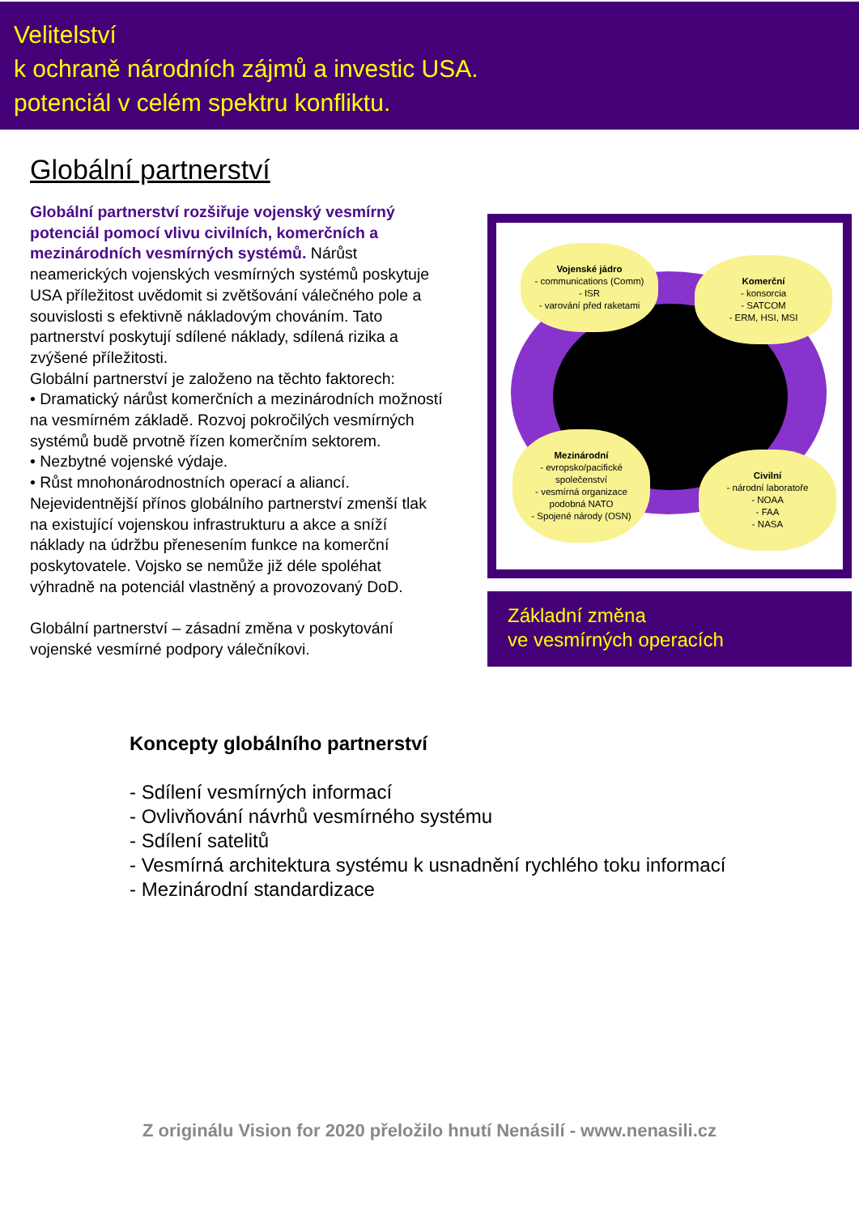Velitelství
k ochraně národních zájmů a investic USA.
potenciál v celém spektru konfliktu.
Globální partnerství
Globální partnerství rozšiřuje vojenský vesmírný potenciál pomocí vlivu civilních, komerčních a mezinárodních vesmírných systémů. Nárůst neamerických vojenských vesmírných systémů poskytuje USA příležitost uvědomit si zvětšování válečného pole a souvislosti s efektivně nákladovým chováním. Tato partnerství poskytují sdílené náklady, sdílená rizika a zvýšené příležitosti.
Globální partnerství je založeno na těchto faktorech:
• Dramatický nárůst komerčních a mezinárodních možností na vesmírném základě. Rozvoj pokročilých vesmírných systémů budě prvotně řízen komerčním sektorem.
• Nezbytné vojenské výdaje.
• Růst mnohonárodnostních operací a aliancí.
Nejevidentnější přínos globálního partnerství zmenší tlak na existující vojenskou infrastrukturu a akce a sníží náklady na údržbu přenesením funkce na komerční poskytovatele. Vojsko se nemůže již déle spoléhat výhradně na potenciál vlastněný a provozovaný DoD.
Globální partnerství – zásadní změna v poskytování vojenské vesmírné podpory válečníkovi.
Vojenské jádro
- communications (Comm)
- ISR
- varování před raketami
Komerční
- konsorcia
- SATCOM
- ERM, HSI, MSI
Mezinárodní
- evropsko/pacifické společenství
- vesmírná organizace podobná NATO
- Spojené národy (OSN)
Civilní
- národní laboratoře
- NOAA
- FAA
- NASA
Základní změna
ve vesmírných operacích
Koncepty globálního partnerství
- Sdílení vesmírných informací
- Ovlivňování návrhů vesmírného systému
- Sdílení satelitů
- Vesmírná architektura systému k usnadnění rychlého toku informací
- Mezinárodní standardizace
Z originálu Vision for 2020 přeložilo hnutí Nenásilí - www.nenasili.cz